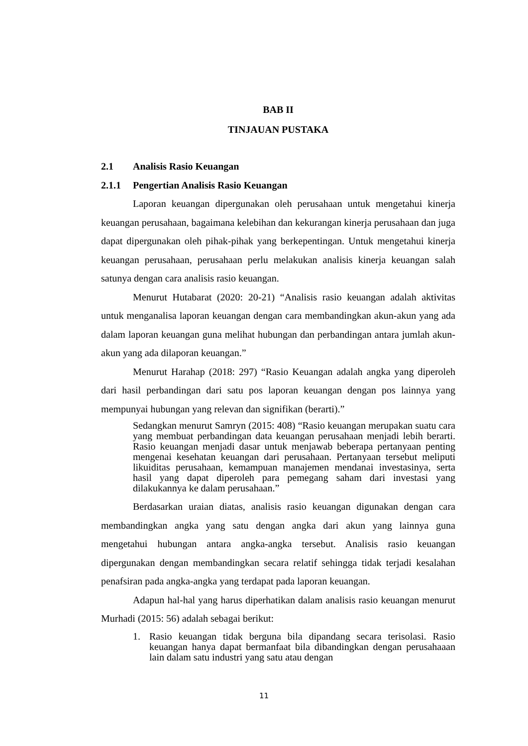BAB II
TINJAUAN PUSTAKA
2.1 Analisis Rasio Keuangan
2.1.1 Pengertian Analisis Rasio Keuangan
Laporan keuangan dipergunakan oleh perusahaan untuk mengetahui kinerja keuangan perusahaan, bagaimana kelebihan dan kekurangan kinerja perusahaan dan juga dapat dipergunakan oleh pihak-pihak yang berkepentingan. Untuk mengetahui kinerja keuangan perusahaan, perusahaan perlu melakukan analisis kinerja keuangan salah satunya dengan cara analisis rasio keuangan.
Menurut Hutabarat (2020: 20-21) “Analisis rasio keuangan adalah aktivitas untuk menganalisa laporan keuangan dengan cara membandingkan akun-akun yang ada dalam laporan keuangan guna melihat hubungan dan perbandingan antara jumlah akun-akun yang ada dilaporan keuangan.”
Menurut Harahap (2018: 297) “Rasio Keuangan adalah angka yang diperoleh dari hasil perbandingan dari satu pos laporan keuangan dengan pos lainnya yang mempunyai hubungan yang relevan dan signifikan (berarti).”
Sedangkan menurut Samryn (2015: 408) “Rasio keuangan merupakan suatu cara yang membuat perbandingan data keuangan perusahaan menjadi lebih berarti. Rasio keuangan menjadi dasar untuk menjawab beberapa pertanyaan penting mengenai kesehatan keuangan dari perusahaan. Pertanyaan tersebut meliputi likuiditas perusahaan, kemampuan manajemen mendanai investasinya, serta hasil yang dapat diperoleh para pemegang saham dari investasi yang dilakukannya ke dalam perusahaan.”
Berdasarkan uraian diatas, analisis rasio keuangan digunakan dengan cara membandingkan angka yang satu dengan angka dari akun yang lainnya guna mengetahui hubungan antara angka-angka tersebut. Analisis rasio keuangan dipergunakan dengan membandingkan secara relatif sehingga tidak terjadi kesalahan penafsiran pada angka-angka yang terdapat pada laporan keuangan.
Adapun hal-hal yang harus diperhatikan dalam analisis rasio keuangan menurut Murhadi (2015: 56) adalah sebagai berikut:
1. Rasio keuangan tidak berguna bila dipandang secara terisolasi. Rasio keuangan hanya dapat bermanfaat bila dibandingkan dengan perusahaaan lain dalam satu industri yang satu atau dengan
11